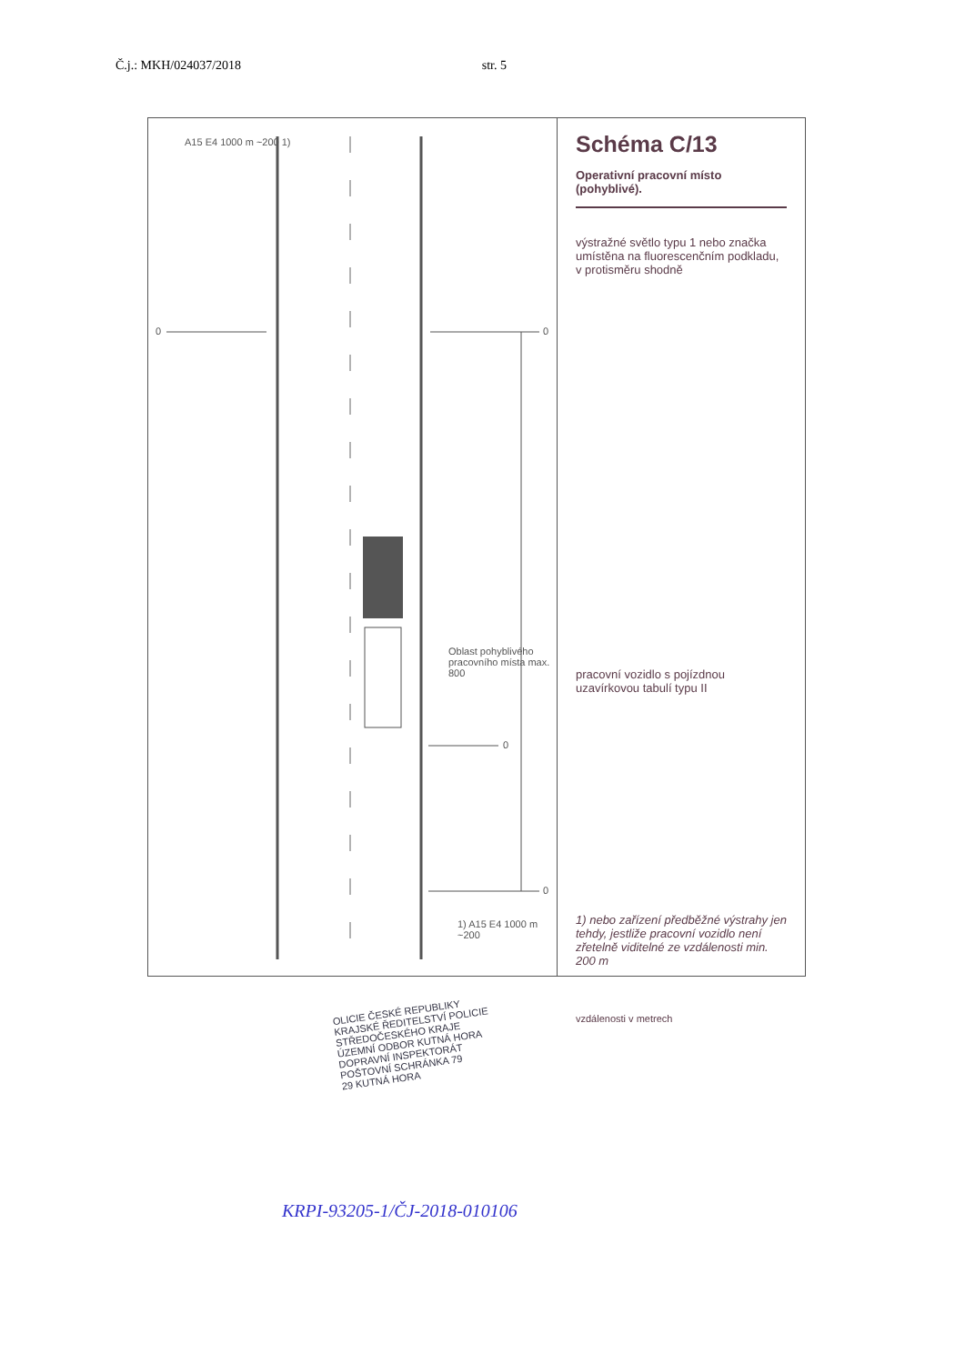Č.j.: MKH/024037/2018 str. 5
0 0
0
0
Oblast pohyblivého pracovního místa max. 800
A15 E4 1000 m ~200 1)
1) A15 E4 1000 m ~200
Schéma C/13
Operativní pracovní místo (pohyblivé).
výstražné světlo typu 1 nebo značka umístěna na fluorescenčním podkladu, v protisměru shodně
pracovní vozidlo s pojízdnou uzavírkovou tabulí typu II
1) nebo zařízení předběžné výstrahy jen tehdy, jestliže pracovní vozidlo není zřetelně viditelné ze vzdálenosti min. 200 m
vzdálenosti v metrech
OLICIE ČESKÉ REPUBLIKY
KRAJSKÉ ŘEDITELSTVÍ POLICIE
STŘEDOČESKÉHO KRAJE
ÚZEMNÍ ODBOR KUTNÁ HORA
DOPRAVNÍ INSPEKTORÁT
POŠTOVNÍ SCHRÁNKA 79
29 KUTNÁ HORA
KRPI-93205-1/ČJ-2018-010106